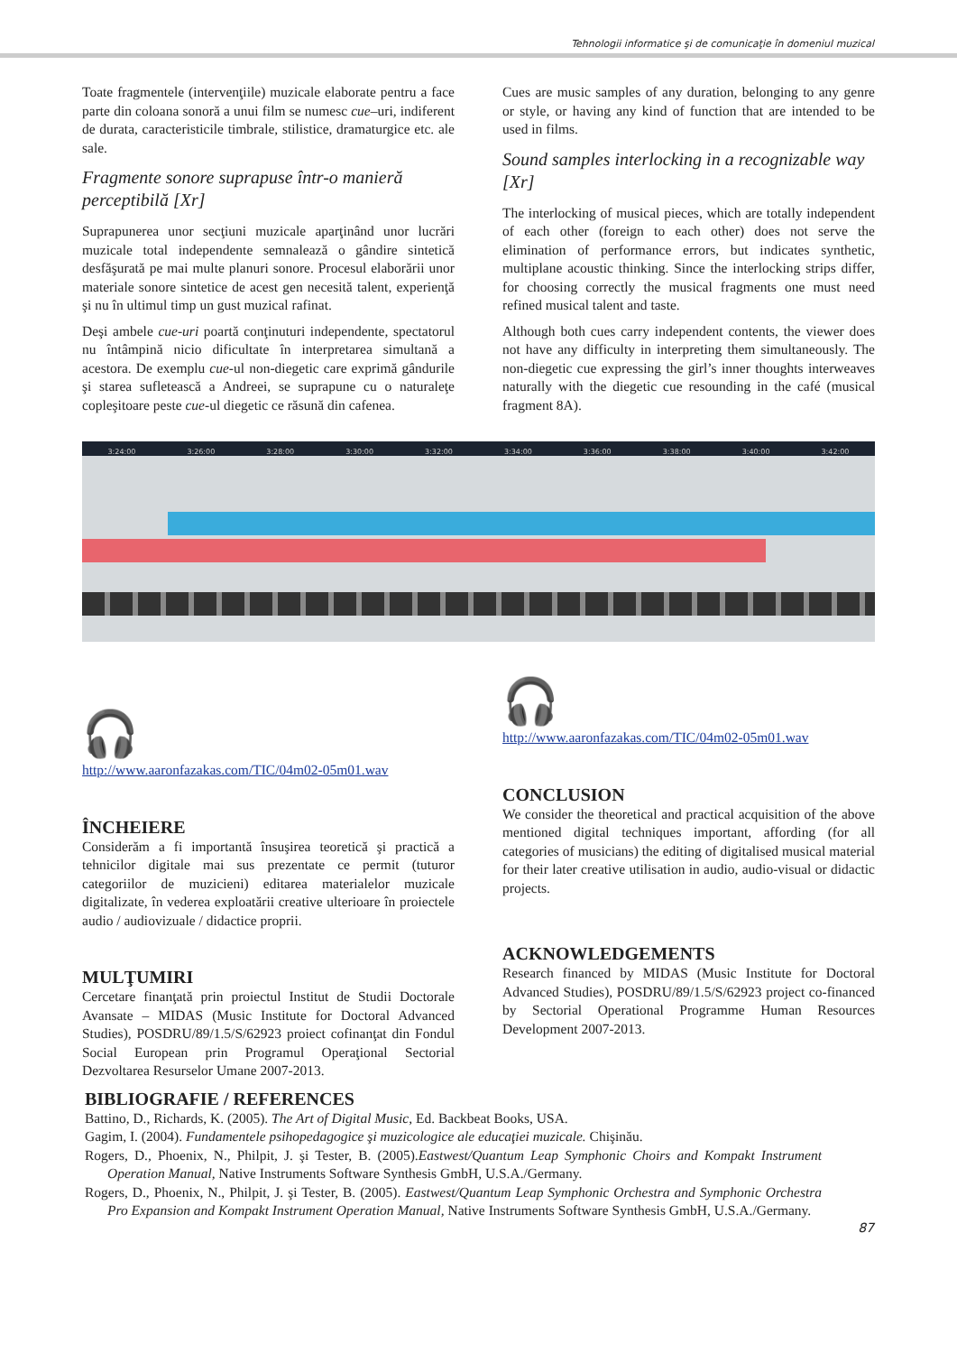Tehnologii informatice şi de comunicaţie în domeniul muzical
Toate fragmentele (intervenţiile) muzicale elaborate pentru a face parte din coloana sonoră a unui film se numesc cue–uri, indiferent de durata, caracteristicile timbrale, stilistice, dramaturgice etc. ale sale.
Fragmente sonore suprapuse într-o manieră perceptibilă [Xr]
Suprapunerea unor secţiuni muzicale aparţinând unor lucrări muzicale total independente semnalează o gândire sintetică desfăşurată pe mai multe planuri sonore. Procesul elaborării unor materiale sonore sintetice de acest gen necesită talent, experienţă şi nu în ultimul timp un gust muzical rafinat.
Deşi ambele cue-uri poartă conţinuturi independente, spectatorul nu întâmpină nicio dificultate în interpretarea simultană a acestora. De exemplu cue-ul non-diegetic care exprimă gândurile şi starea sufletească a Andreei, se suprapune cu o naturaleţe copleşitoare peste cue-ul diegetic ce răsună din cafenea.
Cues are music samples of any duration, belonging to any genre or style, or having any kind of function that are intended to be used in films.
Sound samples interlocking in a recognizable way [Xr]
The interlocking of musical pieces, which are totally independent of each other (foreign to each other) does not serve the elimination of performance errors, but indicates synthetic, multiplane acoustic thinking. Since the interlocking strips differ, for choosing correctly the musical fragments one must need refined musical talent and taste.
Although both cues carry independent contents, the viewer does not have any difficulty in interpreting them simultaneously. The non-diegetic cue expressing the girl’s inner thoughts interweaves naturally with the diegetic cue resounding in the café (musical fragment 8A).
3:24:00 3:26:00 3:28:00 3:30:00 3:32:00 3:34:00 3:36:00 3:38:00 3:40:00 3:42:00
🎧
http://www.aaronfazakas.com/TIC/04m02-05m01.wav
ÎNCHEIERE
Considerăm a fi importantă însuşirea teoretică şi practică a tehnicilor digitale mai sus prezentate ce permit (tuturor categoriilor de muzicieni) editarea materialelor muzicale digitalizate, în vederea exploatării creative ulterioare în proiectele audio / audiovizuale / didactice proprii.
MULŢUMIRI
Cercetare finanţată prin proiectul Institut de Studii Doctorale Avansate – MIDAS (Music Institute for Doctoral Advanced Studies), POSDRU/89/1.5/S/62923 proiect cofinanţat din Fondul Social European prin Programul Operaţional Sectorial Dezvoltarea Resurselor Umane 2007-2013.
🎧
http://www.aaronfazakas.com/TIC/04m02-05m01.wav
CONCLUSION
We consider the theoretical and practical acquisition of the above mentioned digital techniques important, affording (for all categories of musicians) the editing of digitalised musical material for their later creative utilisation in audio, audio-visual or didactic projects.
ACKNOWLEDGEMENTS
Research financed by MIDAS (Music Institute for Doctoral Advanced Studies), POSDRU/89/1.5/S/62923 project co-financed by Sectorial Operational Programme Human Resources Development 2007-2013.
BIBLIOGRAFIE / REFERENCES
Battino, D., Richards, K. (2005). The Art of Digital Music, Ed. Backbeat Books, USA.
Gagim, I. (2004). Fundamentele psihopedagogice şi muzicologice ale educaţiei muzicale. Chişinău.
Rogers, D., Phoenix, N., Philpit, J. şi Tester, B. (2005).Eastwest/Quantum Leap Symphonic Choirs and Kompakt Instrument Operation Manual, Native Instruments Software Synthesis GmbH, U.S.A./Germany.
Rogers, D., Phoenix, N., Philpit, J. şi Tester, B. (2005). Eastwest/Quantum Leap Symphonic Orchestra and Symphonic Orchestra Pro Expansion and Kompakt Instrument Operation Manual, Native Instruments Software Synthesis GmbH, U.S.A./Germany.
87